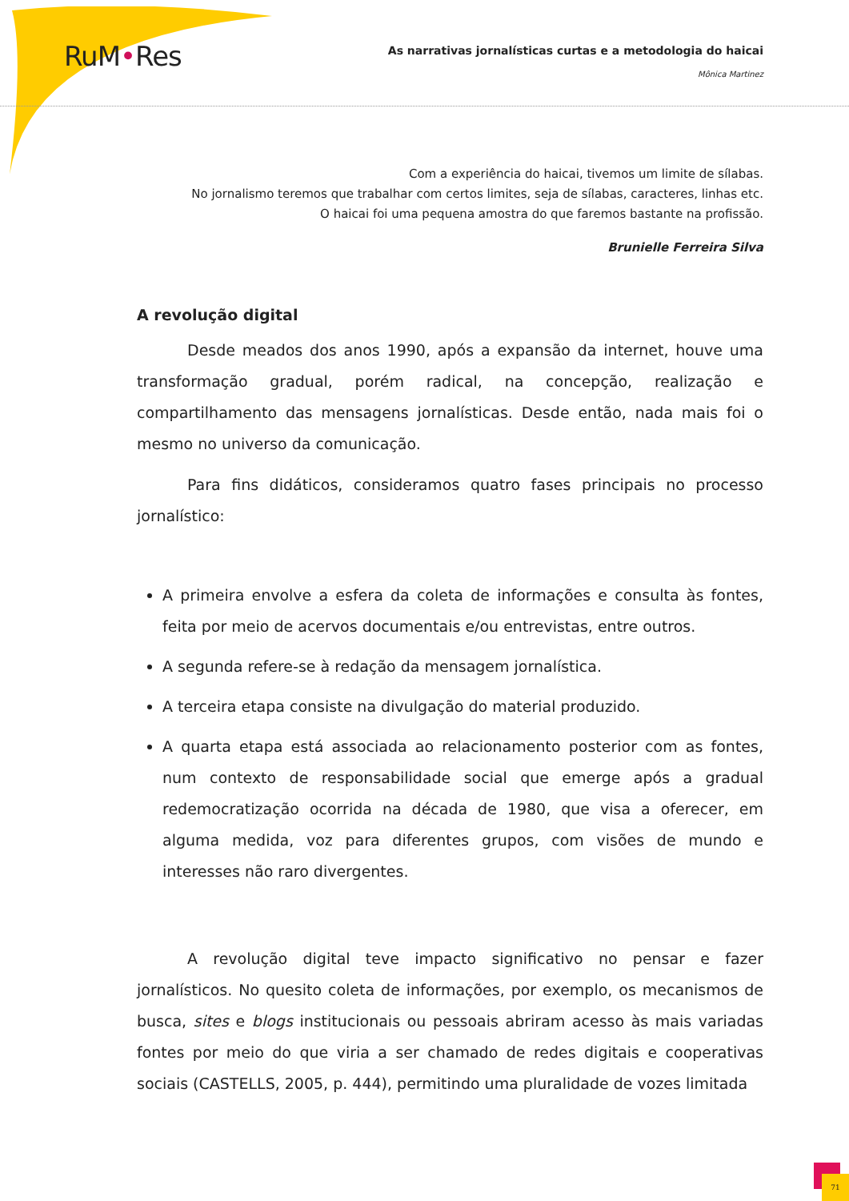RuM•Res
As narrativas jornalísticas curtas e a metodologia do haicai
Mônica Martinez
Com a experiência do haicai, tivemos um limite de sílabas.
No jornalismo teremos que trabalhar com certos limites, seja de sílabas, caracteres, linhas etc.
O haicai foi uma pequena amostra do que faremos bastante na profissão.
Brunielle Ferreira Silva
A revolução digital
Desde meados dos anos 1990, após a expansão da internet, houve uma transformação gradual, porém radical, na concepção, realização e compartilhamento das mensagens jornalísticas. Desde então, nada mais foi o mesmo no universo da comunicação.
Para fins didáticos, consideramos quatro fases principais no processo jornalístico:
A primeira envolve a esfera da coleta de informações e consulta às fontes, feita por meio de acervos documentais e/ou entrevistas, entre outros.
A segunda refere-se à redação da mensagem jornalística.
A terceira etapa consiste na divulgação do material produzido.
A quarta etapa está associada ao relacionamento posterior com as fontes, num contexto de responsabilidade social que emerge após a gradual redemocratização ocorrida na década de 1980, que visa a oferecer, em alguma medida, voz para diferentes grupos, com visões de mundo e interesses não raro divergentes.
A revolução digital teve impacto significativo no pensar e fazer jornalísticos. No quesito coleta de informações, por exemplo, os mecanismos de busca, sites e blogs institucionais ou pessoais abriram acesso às mais variadas fontes por meio do que viria a ser chamado de redes digitais e cooperativas sociais (CASTELLS, 2005, p. 444), permitindo uma pluralidade de vozes limitada
71